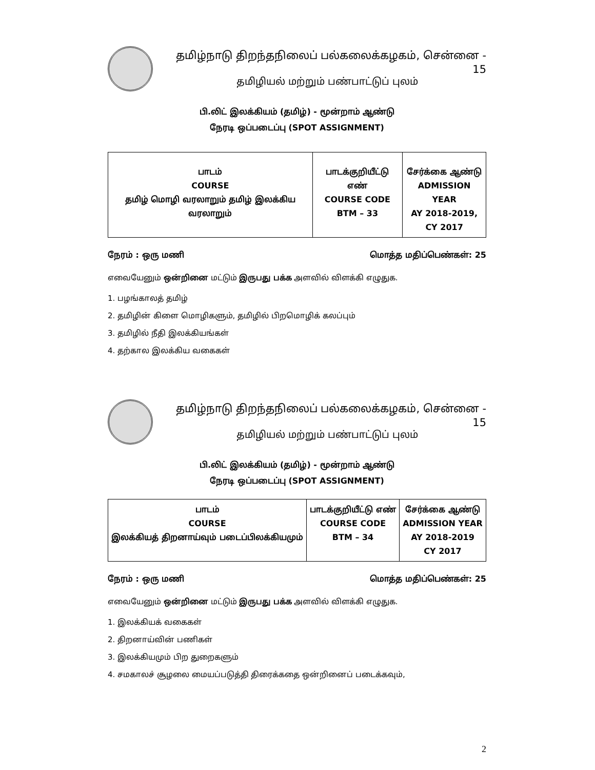தமிழ்நாடு திறந்தநிலைப் பல்கலைக்கழகம், சென்னை - 15
தமிழியல் மற்றும் பண்பாட்டுப் புலம்
பி.லிட் இலக்கியம் (தமிழ்) - மூன்றாம் ஆண்டு
நேரடி ஒப்படைப்பு (SPOT ASSIGNMENT)
| பாடம் COURSE தமிழ் மொழி வரலாறும் தமிழ் இலக்கிய வரலாறும் | பாடக்குறியீட்டு எண் COURSE CODE BTM – 33 | சேர்க்கை ஆண்டு ADMISSION YEAR AY 2018-2019, CY 2017 |
நேரம் : ஒரு மணி மொத்த மதிப்பெண்கள்: 25
எவையேனும் ஒன்றினை மட்டும் இருபது பக்க அளவில் விளக்கி எழுதுக.
1. பழங்காலத் தமிழ்
2. தமிழின் கிளை மொழிகளும், தமிழில் பிறமொழிக் கலப்பும்
3. தமிழில் நீதி இலக்கியங்கள்
4. தற்கால இலக்கிய வகைகள்
தமிழ்நாடு திறந்தநிலைப் பல்கலைக்கழகம், சென்னை - 15
தமிழியல் மற்றும் பண்பாட்டுப் புலம்
பி.லிட் இலக்கியம் (தமிழ்) - மூன்றாம் ஆண்டு
நேரடி ஒப்படைப்பு (SPOT ASSIGNMENT)
| பாடம் COURSE இலக்கியத் திறனாய்வும் படைப்பிலக்கியமும் | பாடக்குறியீட்டு எண் COURSE CODE BTM – 34 | சேர்க்கை ஆண்டு ADMISSION YEAR AY 2018-2019 CY 2017 |
நேரம் : ஒரு மணி மொத்த மதிப்பெண்கள்: 25
எவையேனும் ஒன்றினை மட்டும் இருபது பக்க அளவில் விளக்கி எழுதுக.
1. இலக்கியக் வகைகள்
2. திறனாய்வின் பணிகள்
3. இலக்கியமும் பிற துறைகளும்
4. சமகாலச் சூழலை மையப்படுத்தி திரைக்கதை ஒன்றினைப் படைக்கவும்,
2